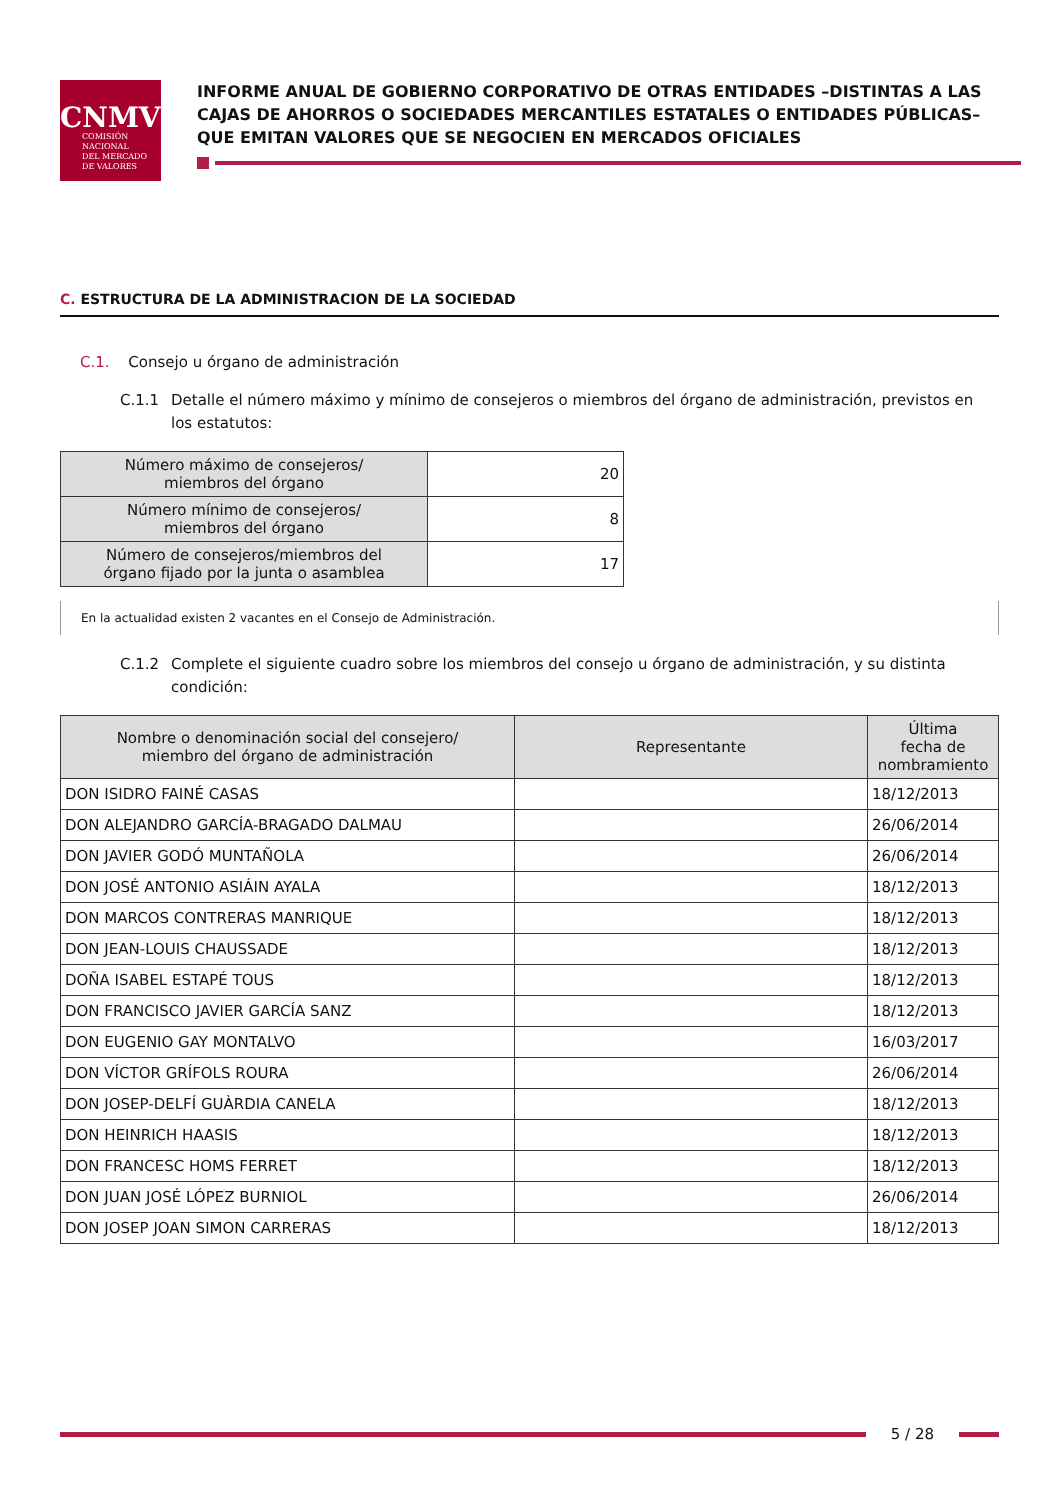CNMV
COMISIÓN
NACIONAL
DEL MERCADO
DE VALORES
INFORME ANUAL DE GOBIERNO CORPORATIVO DE OTRAS ENTIDADES –DISTINTAS A LAS CAJAS DE AHORROS O SOCIEDADES MERCANTILES ESTATALES O ENTIDADES PÚBLICAS– QUE EMITAN VALORES QUE SE NEGOCIEN EN MERCADOS OFICIALES
C. ESTRUCTURA DE LA ADMINISTRACION DE LA SOCIEDAD
C.1. Consejo u órgano de administración
C.1.1 Detalle el número máximo y mínimo de consejeros o miembros del órgano de administración, previstos en los estatutos:
| Número máximo de consejeros/ miembros del órgano | 20 |
| Número mínimo de consejeros/ miembros del órgano | 8 |
| Número de consejeros/miembros del órgano fijado por la junta o asamblea | 17 |
En la actualidad existen 2 vacantes en el Consejo de Administración.
C.1.2 Complete el siguiente cuadro sobre los miembros del consejo u órgano de administración, y su distinta condición:
| Nombre o denominación social del consejero/ miembro del órgano de administración | Representante | Última fecha de nombramiento |
| --- | --- | --- |
| DON ISIDRO FAINÉ CASAS | | 18/12/2013 |
| DON ALEJANDRO GARCÍA-BRAGADO DALMAU | | 26/06/2014 |
| DON JAVIER GODÓ MUNTAÑOLA | | 26/06/2014 |
| DON JOSÉ ANTONIO ASIÁIN AYALA | | 18/12/2013 |
| DON MARCOS CONTRERAS MANRIQUE | | 18/12/2013 |
| DON JEAN-LOUIS CHAUSSADE | | 18/12/2013 |
| DOÑA ISABEL ESTAPÉ TOUS | | 18/12/2013 |
| DON FRANCISCO JAVIER GARCÍA SANZ | | 18/12/2013 |
| DON EUGENIO GAY MONTALVO | | 16/03/2017 |
| DON VÍCTOR GRÍFOLS ROURA | | 26/06/2014 |
| DON JOSEP-DELFÍ GUÀRDIA CANELA | | 18/12/2013 |
| DON HEINRICH HAASIS | | 18/12/2013 |
| DON FRANCESC HOMS FERRET | | 18/12/2013 |
| DON JUAN JOSÉ LÓPEZ BURNIOL | | 26/06/2014 |
| DON JOSEP JOAN SIMON CARRERAS | | 18/12/2013 |
5 / 28